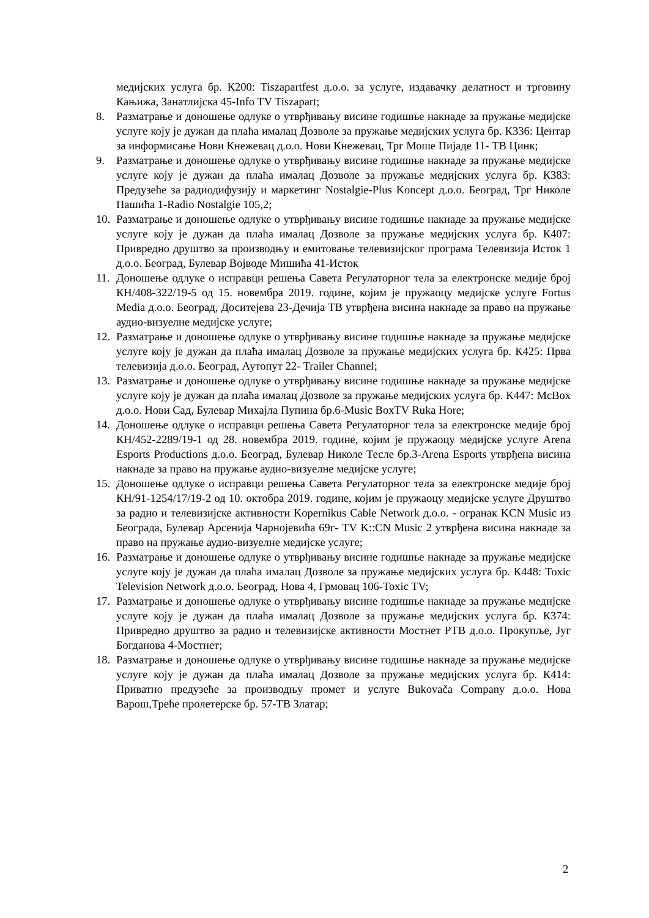медијских услуга бр. К200: Tiszapartfest д.о.о. за услуге, издавачку делатност и трговину Кањижа, Занатлијска 45-Info TV Tiszapart;
8. Разматрање и доношење одлуке о утврђивању висине годишње накнаде за пружање медијске услуге коју је дужан да плаћа ималац Дозволе за пружање медијских услуга бр. К336: Центар за информисање Нови Кнежевац д.о.о. Нови Кнежевац, Трг Моше Пијаде 11- ТВ Цинк;
9. Разматрање и доношење одлуке о утврђивању висине годишње накнаде за пружање медијске услуге коју је дужан да плаћа ималац Дозволе за пружање медијских услуга бр. К383: Предузеће за радиодифузију и маркетинг Nostalgie-Plus Koncept д.о.о. Београд, Трг Николе Пашића 1-Radio Nostalgie 105,2;
10. Разматрање и доношење одлуке о утврђивању висине годишње накнаде за пружање медијске услуге коју је дужан да плаћа ималац Дозволе за пружање медијских услуга бр. К407: Привредно друштво за производњу и емитовање телевизијског програма Телевизија Исток 1 д.о.о. Београд, Булевар Војводе Мишића 41-Исток
11. Доношење одлуке о исправци решења Савета Регулаторног тела за електронске медије број КН/408-322/19-5 од 15. новембра 2019. године, којим је пружаоцу медијске услуге Fortus Media д.о.о. Београд, Доситејева 23-Дечија ТВ утврђена висина накнаде за право на пружање аудио-визуелне медијске услуге;
12. Разматрање и доношење одлуке о утврђивању висине годишње накнаде за пружање медијске услуге коју је дужан да плаћа ималац Дозволе за пружање медијских услуга бр. К425: Прва телевизија д.о.о. Београд, Аутопут 22- Trailer Channel;
13. Разматрање и доношење одлуке о утврђивању висине годишње накнаде за пружање медијске услуге коју је дужан да плаћа ималац Дозволе за пружање медијских услуга бр. К447: McBox д.о.о. Нови Сад, Булевар Михајла Пупина бр.6-Music BoxTV Ruka Hore;
14. Доношење одлуке о исправци решења Савета Регулаторног тела за електронске медије број КН/452-2289/19-1 од 28. новембра 2019. године, којим је пружаоцу медијске услуге Arena Esports Productions д.о.о. Београд, Булевар Николе Тесле бр.3-Arena Esports утврђена висина накнаде за право на пружање аудио-визуелне медијске услуге;
15. Доношење одлуке о исправци решења Савета Регулаторног тела за електронске медије број КН/91-1254/17/19-2 од 10. октобра 2019. године, којим је пружаоцу медијске услуге Друштво за радио и телевизијске активности Kopernikus Cable Network д.о.о. - огранак KCN Music из Београда, Булевар Арсенија Чарнојевића 69г- TV K::CN Music 2 утврђена висина накнаде за право на пружање аудио-визуелне медијске услуге;
16. Разматрање и доношење одлуке о утврђивању висине годишње накнаде за пружање медијске услуге коју је дужан да плаћа ималац Дозволе за пружање медијских услуга бр. К448: Toxic Television Network д.о.о. Београд, Нова 4, Грмовац 106-Toxic TV;
17. Разматрање и доношење одлуке о утврђивању висине годишње накнаде за пружање медијске услуге коју је дужан да плаћа ималац Дозволе за пружање медијских услуга бр. К374: Привредно друштво за радио и телевизијске активности Мостнет РТВ д.о.о. Прокупље, Југ Богданова 4-Мостнет;
18. Разматрање и доношење одлуке о утврђивању висине годишње накнаде за пружање медијске услуге коју је дужан да плаћа ималац Дозволе за пружање медијских услуга бр. К414: Приватно предузеће за производњу промет и услуге Bukovača Company д.о.о. Нова Варош,Треће пролетерске бр. 57-ТВ Златар;
2